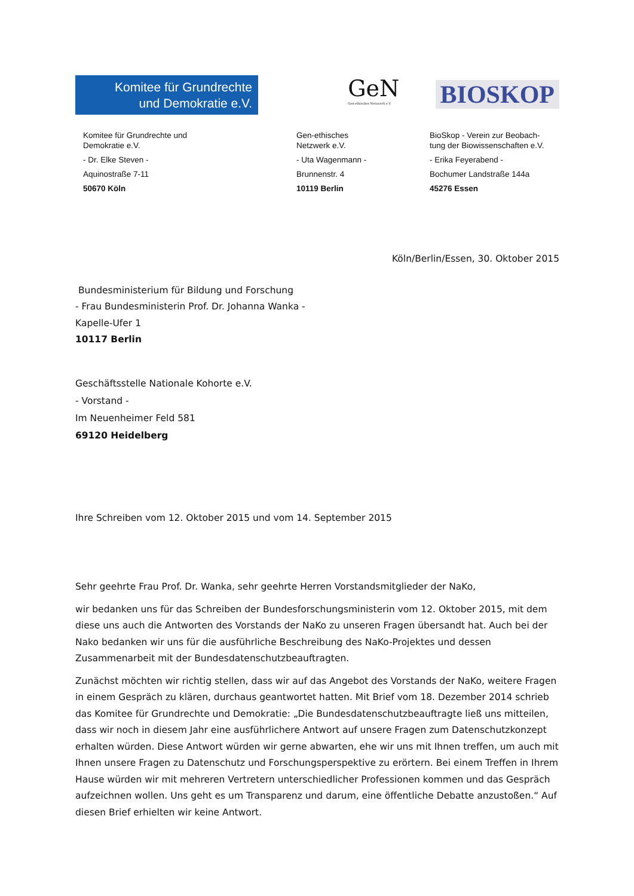Komitee für Grundrechte
und Demokratie e.V.
GeN
Gen-ethisches Netzwerk e.V.
BIOSKOP
Komitee für Grundrechte und
Demokratie e.V.
- Dr. Elke Steven -
Aquinostraße 7-11
50670 Köln
Gen-ethisches
Netzwerk e.V.
- Uta Wagenmann -
Brunnenstr. 4
10119 Berlin
BioSkop - Verein zur Beobach-
tung der Biowissenschaften e.V.
- Erika Feyerabend -
Bochumer Landstraße 144a
45276 Essen
Köln/Berlin/Essen, 30. Oktober 2015
Bundesministerium für Bildung und Forschung
- Frau Bundesministerin Prof. Dr. Johanna Wanka -
Kapelle-Ufer 1
10117 Berlin
Geschäftsstelle Nationale Kohorte e.V.
- Vorstand -
Im Neuenheimer Feld 581
69120 Heidelberg
Ihre Schreiben vom 12. Oktober 2015 und vom 14. September 2015
Sehr geehrte Frau Prof. Dr. Wanka, sehr geehrte Herren Vorstandsmitglieder der NaKo,
wir bedanken uns für das Schreiben der Bundesforschungsministerin vom 12. Oktober 2015, mit dem diese uns auch die Antworten des Vorstands der NaKo zu unseren Fragen übersandt hat. Auch bei der Nako bedanken wir uns für die ausführliche Beschreibung des NaKo-Projektes und dessen Zusammenarbeit mit der Bundesdatenschutzbeauftragten.
Zunächst möchten wir richtig stellen, dass wir auf das Angebot des Vorstands der NaKo, weitere Fragen in einem Gespräch zu klären, durchaus geantwortet hatten. Mit Brief vom 18. Dezember 2014 schrieb das Komitee für Grundrechte und Demokratie: „Die Bundesdatenschutzbeauftragte ließ uns mitteilen, dass wir noch in diesem Jahr eine ausführlichere Antwort auf unsere Fragen zum Datenschutzkonzept erhalten würden. Diese Antwort würden wir gerne abwarten, ehe wir uns mit Ihnen treffen, um auch mit Ihnen unsere Fragen zu Datenschutz und Forschungsperspektive zu erörtern. Bei einem Treffen in Ihrem Hause würden wir mit mehreren Vertretern unterschiedlicher Professionen kommen und das Gespräch aufzeichnen wollen. Uns geht es um Transparenz und darum, eine öffentliche Debatte anzustoßen.“ Auf diesen Brief erhielten wir keine Antwort.